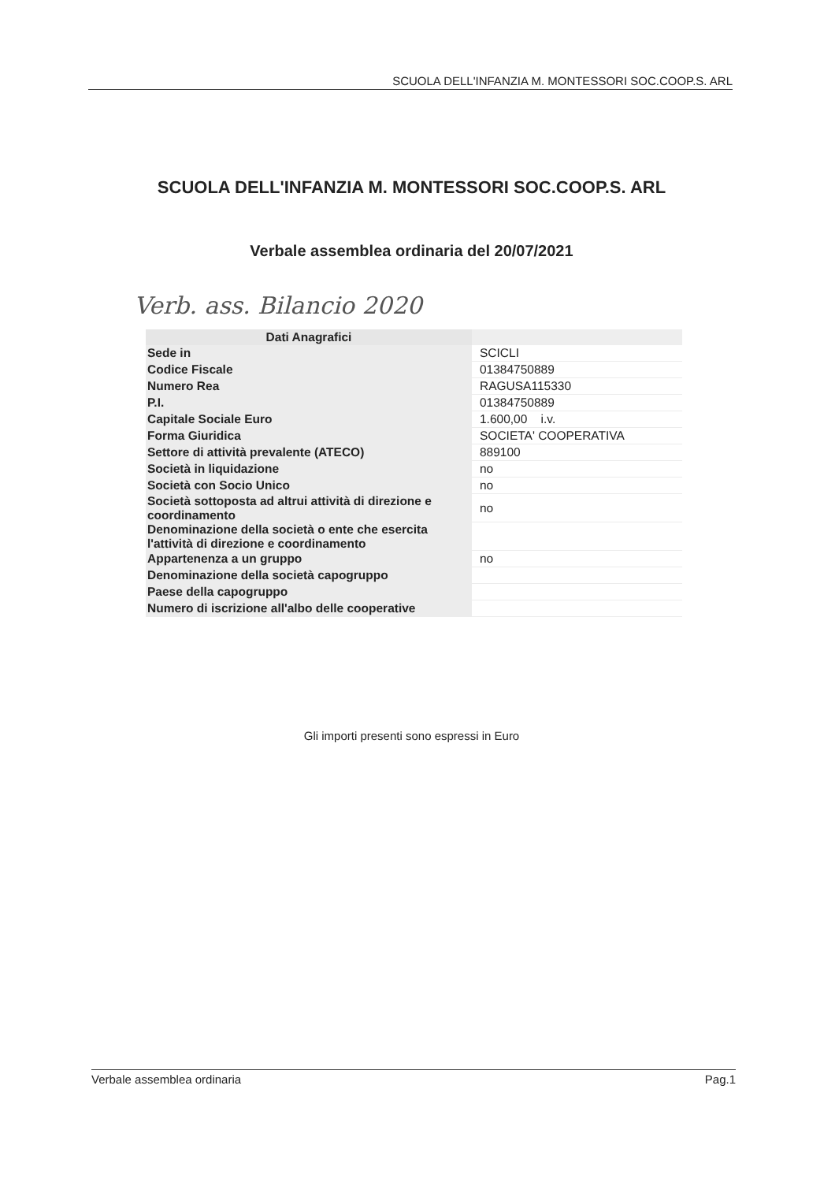SCUOLA DELL'INFANZIA M. MONTESSORI SOC.COOP.S. ARL
SCUOLA DELL'INFANZIA M. MONTESSORI SOC.COOP.S. ARL
Verbale assemblea ordinaria del 20/07/2021
Verb. ass. Bilancio 2020
| Dati Anagrafici | |
| --- | --- |
| Sede in | SCICLI |
| Codice Fiscale | 01384750889 |
| Numero Rea | RAGUSA115330 |
| P.I. | 01384750889 |
| Capitale Sociale Euro | 1.600,00 i.v. |
| Forma Giuridica | SOCIETA' COOPERATIVA |
| Settore di attività prevalente (ATECO) | 889100 |
| Società in liquidazione | no |
| Società con Socio Unico | no |
| Società sottoposta ad altrui attività di direzione e coordinamento | no |
| Denominazione della società o ente che esercita l'attività di direzione e coordinamento | |
| Appartenenza a un gruppo | no |
| Denominazione della società capogruppo | |
| Paese della capogruppo | |
| Numero di iscrizione all'albo delle cooperative | |
Gli importi presenti sono espressi in Euro
Verbale assemblea ordinaria Pag.1